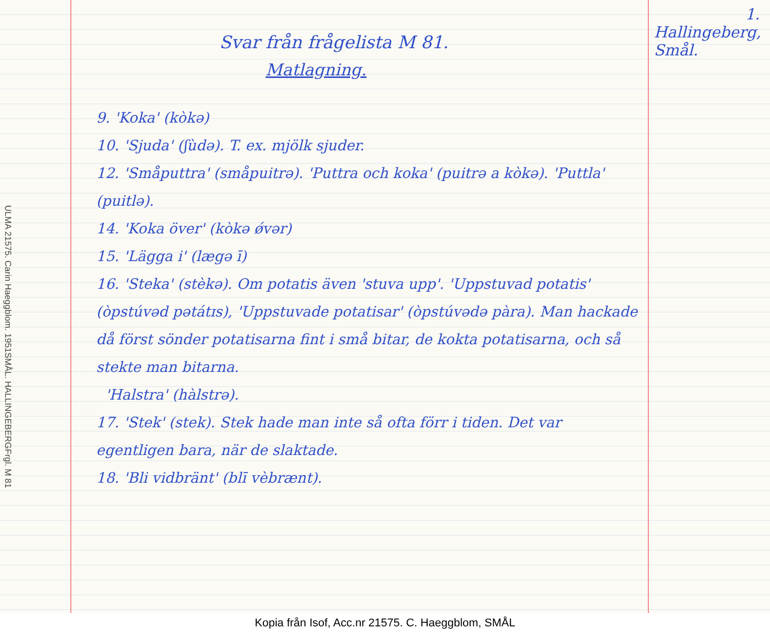ULMA 21575. Carin Haeggblom. 1951
SMÅL. HALLINGEBERG
Frgl. M 81
Svar från frågelista M 81.
Matlagning.
9. 'Koka' (kòkə)
10. 'Sjuda' (ʃùdə). T. ex. mjölk sjuder.
12. 'Småputtra' (småpuitrə). 'Puttra och koka' (puitrə a kòkə). 'Puttla' (puitlə).
14. 'Koka över' (kòkə ǿvər)
15. 'Lägga i' (lægə ī)
16. 'Steka' (stèkə). Om potatis även 'stuva upp'. 'Uppstuvad potatis' (òpstúvəd pətátɪs), 'Uppstuvade potatisar' (òpstúvədə pàra). Man hackade då först sönder potatisarna fint i små bitar, de kokta potatisarna, och så stekte man bitarna.
'Halstra' (hàlstrə).
17. 'Stek' (stek). Stek hade man inte så ofta förr i tiden. Det var egentligen bara, när de slaktade.
18. 'Bli vidbränt' (blī vèbrænt).
1.
Hallingeberg,
Smål.
Kopia från Isof, Acc.nr 21575. C. Haeggblom, SMÅL